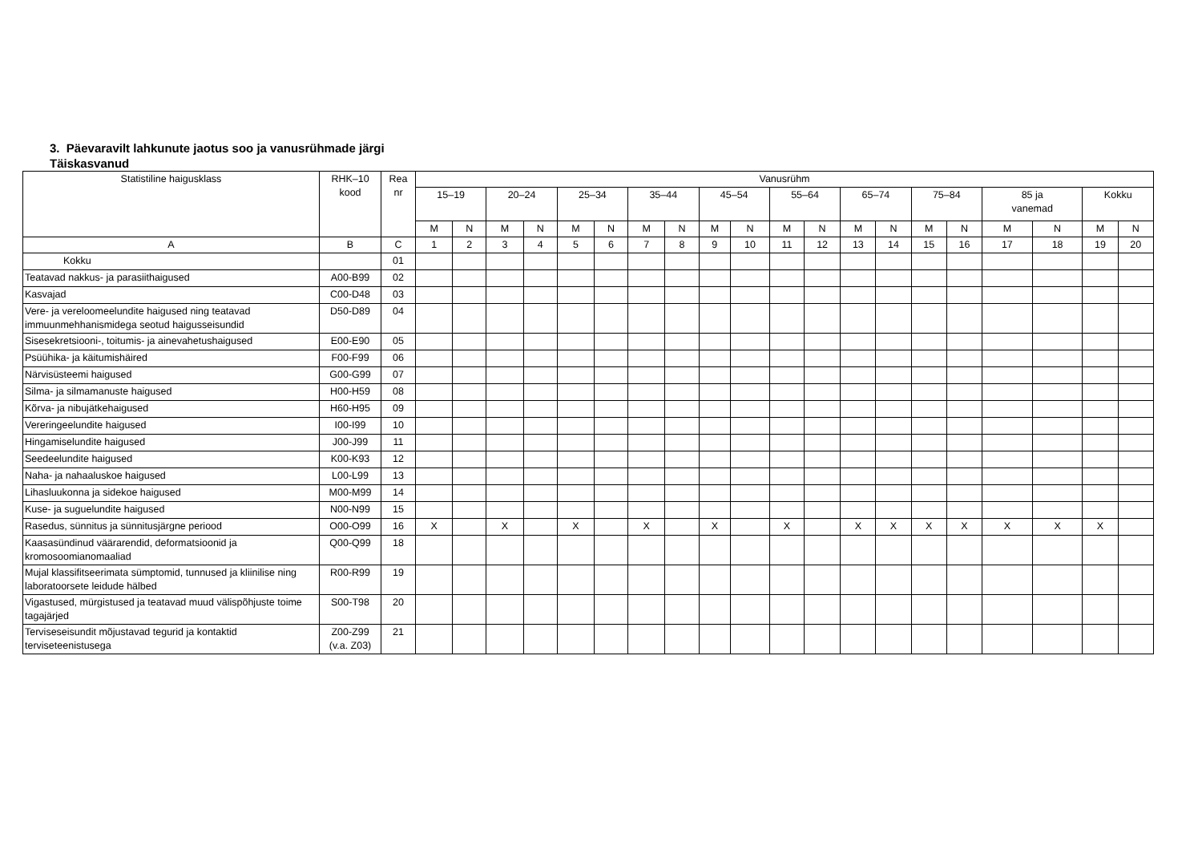3. Päevaravilt lahkunute jaotus soo ja vanusrühmade järgi
Täiskasvanud
| Statistiline haigusklass | RHK–10 kood | Rea nr | Vanusrühm | | | | | | | | | | | | | | | | | | | |
| --- | --- | --- | --- | --- | --- | --- | --- | --- | --- | --- | --- | --- | --- | --- | --- | --- | --- | --- | --- | --- | --- | --- |
| | | | 15–19 | | 20–24 | | 25–34 | | 35–44 | | 45–54 | | 55–64 | | 65–74 | | 75–84 | | 85 ja vanemad | | Kokku | |
| | | | M | N | M | N | M | N | M | N | M | N | M | N | M | N | M | N | M | N | M | N |
| A | B | C | 1 | 2 | 3 | 4 | 5 | 6 | 7 | 8 | 9 | 10 | 11 | 12 | 13 | 14 | 15 | 16 | 17 | 18 | 19 | 20 |
| Kokku | | 01 | | | | | | | | | | | | | | | | | | | | |
| Teatavad nakkus- ja parasiithaigused | A00-B99 | 02 | | | | | | | | | | | | | | | | | | | | |
| Kasvajad | C00-D48 | 03 | | | | | | | | | | | | | | | | | | | | |
| Vere- ja vereloomeelundite haigused ning teatavad immuunmehhanismidega seotud haigusseisundid | D50-D89 | 04 | | | | | | | | | | | | | | | | | | | | |
| Sisesekretsiooni-, toitumis- ja ainevahetushaigused | E00-E90 | 05 | | | | | | | | | | | | | | | | | | | | |
| Psüühika- ja käitumishäired | F00-F99 | 06 | | | | | | | | | | | | | | | | | | | | |
| Närvisüsteemi haigused | G00-G99 | 07 | | | | | | | | | | | | | | | | | | | | |
| Silma- ja silmamanuste haigused | H00-H59 | 08 | | | | | | | | | | | | | | | | | | | | |
| Kõrva- ja nibujätkehaigused | H60-H95 | 09 | | | | | | | | | | | | | | | | | | | | |
| Vereringeelundite haigused | I00-I99 | 10 | | | | | | | | | | | | | | | | | | | | |
| Hingamiselundite haigused | J00-J99 | 11 | | | | | | | | | | | | | | | | | | | | |
| Seedeelundite haigused | K00-K93 | 12 | | | | | | | | | | | | | | | | | | | | |
| Naha- ja nahaaluskoe haigused | L00-L99 | 13 | | | | | | | | | | | | | | | | | | | | |
| Lihasluukonna ja sidekoe haigused | M00-M99 | 14 | | | | | | | | | | | | | | | | | | | | |
| Kuse- ja suguelundite haigused | N00-N99 | 15 | | | | | | | | | | | | | | | | | | | | |
| Rasedus, sünnitus ja sünnitusjärgne periood | O00-O99 | 16 | X | | X | | X | | X | | X | | X | | X | X | X | X | X | X | X | |
| Kaasasündinud väärarendid, deformatsioonid ja kromosoomianomaaliad | Q00-Q99 | 18 | | | | | | | | | | | | | | | | | | | | |
| Mujal klassifitseerimata sümptomid, tunnused ja kliinilise ning laboratoorsete leidude hälbed | R00-R99 | 19 | | | | | | | | | | | | | | | | | | | | |
| Vigastused, mürgistused ja teatavad muud välispõhjuste toime tagajärjed | S00-T98 | 20 | | | | | | | | | | | | | | | | | | | | |
| Terviseseisundit mõjustavad tegurid ja kontaktid terviseteenistusega | Z00-Z99 (v.a. Z03) | 21 | | | | | | | | | | | | | | | | | | | | |